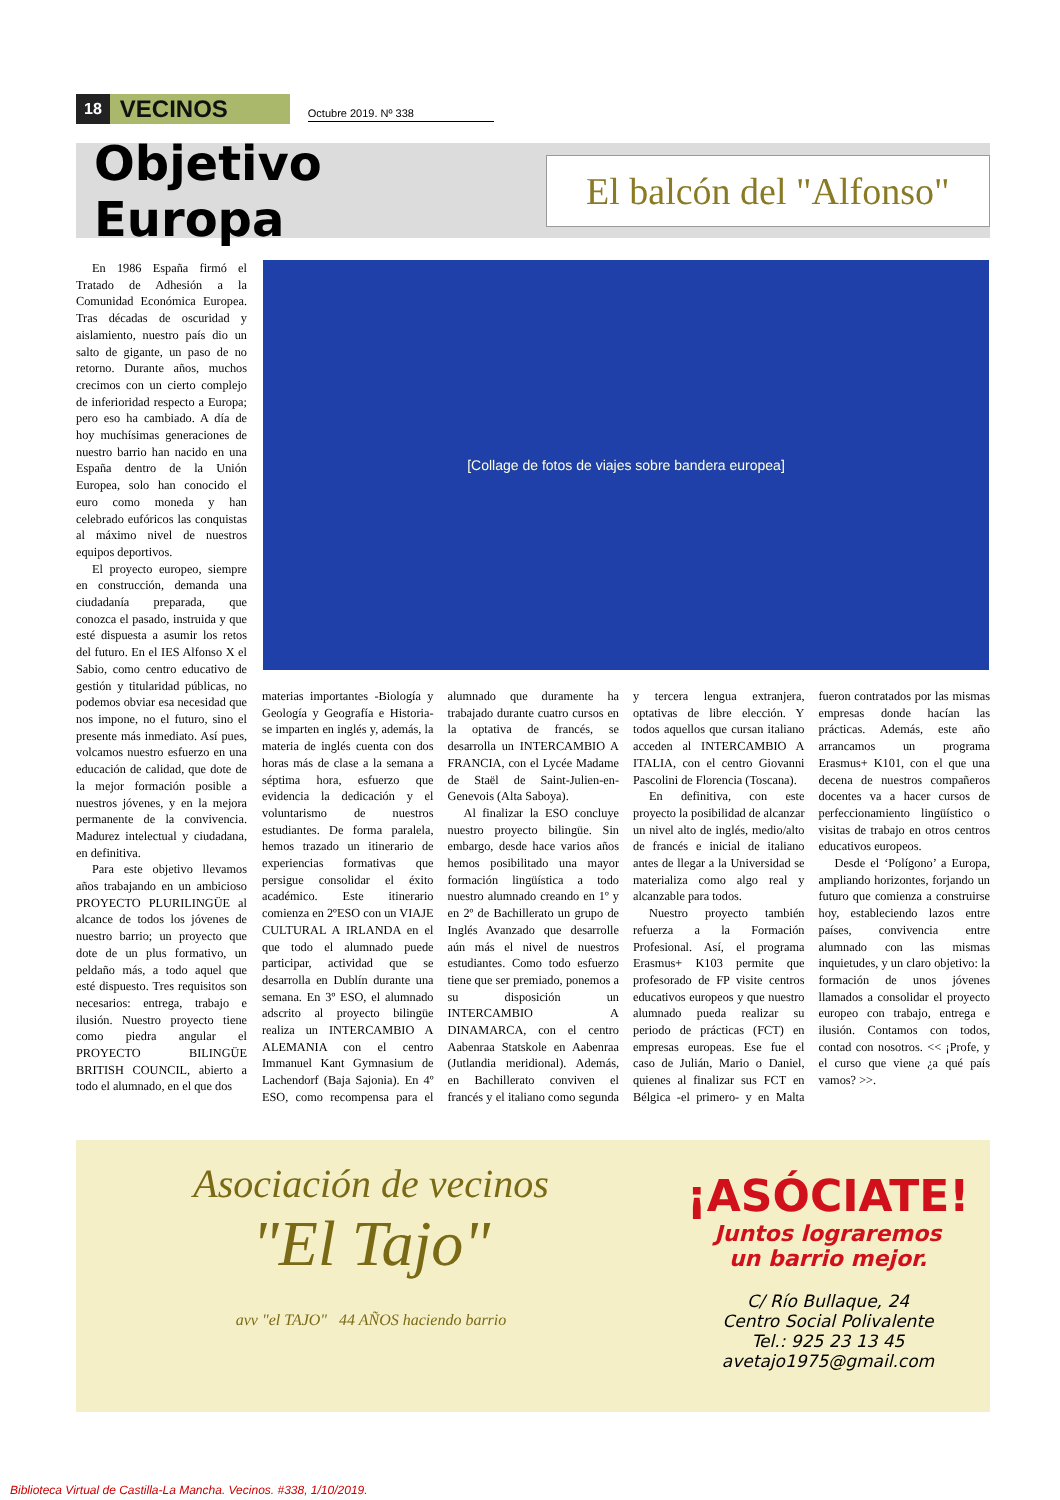18 VECINOS Octubre 2019. Nº 338
Objetivo Europa
El balcón del "Alfonso"
[Collage de fotos de viajes sobre bandera europea]
En 1986 España firmó el Tratado de Adhesión a la Comunidad Económica Europea. Tras décadas de oscuridad y aislamiento, nuestro país dio un salto de gigante, un paso de no retorno. Durante años, muchos crecimos con un cierto complejo de inferioridad respecto a Europa; pero eso ha cambiado. A día de hoy muchísimas generaciones de nuestro barrio han nacido en una España dentro de la Unión Europea, solo han conocido el euro como moneda y han celebrado eufóricos las conquistas al máximo nivel de nuestros equipos deportivos.
El proyecto europeo, siempre en construcción, demanda una ciudadanía preparada, que conozca el pasado, instruida y que esté dispuesta a asumir los retos del futuro. En el IES Alfonso X el Sabio, como centro educativo de gestión y titularidad públicas, no podemos obviar esa necesidad que nos impone, no el futuro, sino el presente más inmediato. Así pues, volcamos nuestro esfuerzo en una educación de calidad, que dote de la mejor formación posible a nuestros jóvenes, y en la mejora permanente de la convivencia. Madurez intelectual y ciudadana, en definitiva.
Para este objetivo llevamos años trabajando en un ambicioso PROYECTO PLURILINGÜE al alcance de todos los jóvenes de nuestro barrio; un proyecto que dote de un plus formativo, un peldaño más, a todo aquel que esté dispuesto. Tres requisitos son necesarios: entrega, trabajo e ilusión. Nuestro proyecto tiene como piedra angular el PROYECTO BILINGÜE BRITISH COUNCIL, abierto a todo el alumnado, en el que dos
materias importantes -Biología y Geología y Geografía e Historia- se imparten en inglés y, además, la materia de inglés cuenta con dos horas más de clase a la semana a séptima hora, esfuerzo que evidencia la dedicación y el voluntarismo de nuestros estudiantes. De forma paralela, hemos trazado un itinerario de experiencias formativas que persigue consolidar el éxito académico. Este itinerario comienza en 2ºESO con un VIAJE CULTURAL A IRLANDA en el que todo el alumnado puede participar, actividad que se desarrolla en Dublín durante una semana. En 3º ESO, el alumnado adscrito al proyecto bilingüe realiza un INTERCAMBIO A ALEMANIA con el centro Immanuel Kant Gymnasium de Lachendorf (Baja Sajonia). En 4º ESO, como recompensa para el alumnado que duramente ha trabajado durante cuatro cursos en la optativa de francés, se desarrolla un INTERCAMBIO A FRANCIA, con el Lycée Madame de Staël de Saint-Julien-en-Genevois (Alta Saboya).
Al finalizar la ESO concluye nuestro proyecto bilingüe. Sin embargo, desde hace varios años hemos posibilitado una mayor formación lingüística a todo nuestro alumnado creando en 1º y en 2º de Bachillerato un grupo de Inglés Avanzado que desarrolle aún más el nivel de nuestros estudiantes. Como todo esfuerzo tiene que ser premiado, ponemos a su disposición un INTERCAMBIO A DINAMARCA, con el centro Aabenraa Statskole en Aabenraa (Jutlandia meridional). Además, en Bachillerato conviven el francés y el italiano como segunda y tercera lengua extranjera, optativas de libre elección. Y todos aquellos que cursan italiano acceden al INTERCAMBIO A ITALIA, con el centro Giovanni Pascolini de Florencia (Toscana).
En definitiva, con este proyecto la posibilidad de alcanzar un nivel alto de inglés, medio/alto de francés e inicial de italiano antes de llegar a la Universidad se materializa como algo real y alcanzable para todos.
Nuestro proyecto también refuerza a la Formación Profesional. Así, el programa Erasmus+ K103 permite que profesorado de FP visite centros educativos europeos y que nuestro alumnado pueda realizar su periodo de prácticas (FCT) en empresas europeas. Ese fue el caso de Julián, Mario o Daniel, quienes al finalizar sus FCT en Bélgica -el primero- y en Malta fueron contratados por las mismas empresas donde hacían las prácticas. Además, este año arrancamos un programa Erasmus+ K101, con el que una decena de nuestros compañeros docentes va a hacer cursos de perfeccionamiento lingüístico o visitas de trabajo en otros centros educativos europeos.
Desde el ‘Polígono’ a Europa, ampliando horizontes, forjando un futuro que comienza a construirse hoy, estableciendo lazos entre países, convivencia entre alumnado con las mismas inquietudes, y un claro objetivo: la formación de unos jóvenes llamados a consolidar el proyecto europeo con trabajo, entrega e ilusión. Contamos con todos, contad con nosotros. << ¡Profe, y el curso que viene ¿a qué país vamos? >>.
Asociación de vecinos
"El Tajo"
avv "el TAJO" 44 AÑOS haciendo barrio
¡ASÓCIATE!
Juntos lograremos
un barrio mejor.
C/ Río Bullaque, 24
Centro Social Polivalente
Tel.: 925 23 13 45
avetajo1975@gmail.com
Biblioteca Virtual de Castilla-La Mancha. Vecinos. #338, 1/10/2019.